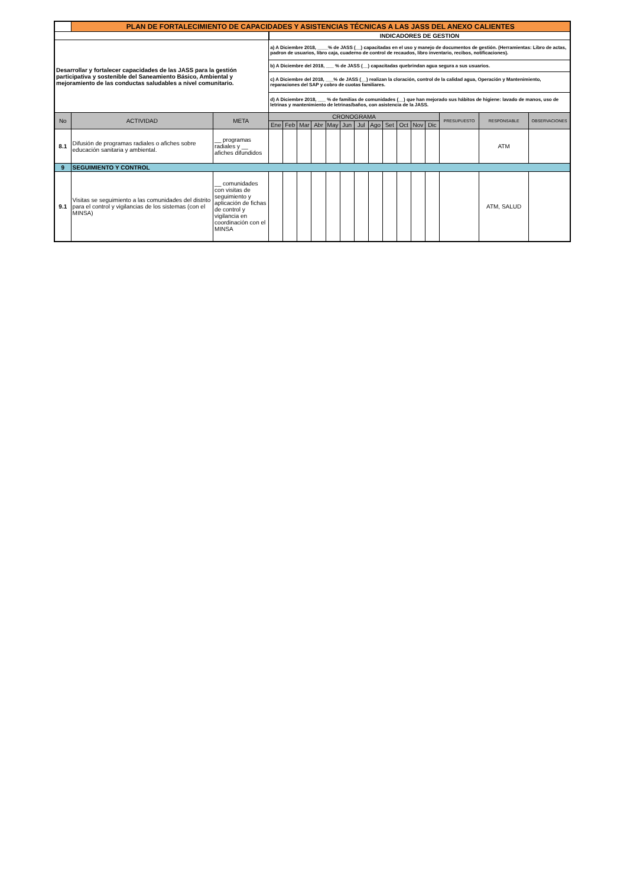| | PLAN DE FORTALECIMIENTO DE CAPACIDADES Y ASISTENCIAS TÉCNICAS A LAS JASS DEL ANEXO CALIENTES | | | | | | | | | | | | | | | | |
| | | | INDICADORES DE GESTION | | | | | | | | | | | | | | |
| Desarrollar y fortalecer capacidades de las JASS para la gestión participativa y sostenible del Saneamiento Básico, Ambiental y mejoramiento de las conductas saludables a nivel comunitario. | | | a) A Diciembre 2018, ____% de JASS (__) capacitadas en el uso y manejo de documentos de gestión. (Herramientas: Libro de actas, padron de usuarios, libro caja, cuaderno de control de recaudos, libro inventario, recibos, notificaciones). | | | | | | | | | | | | | | |
| | | | b) A Diciembre del 2018, ___ % de JASS (__) capacitadas quebrindan agua segura a sus usuarios. | | | | | | | | | | | | | | |
| | | | c) A Diciembre del 2018, ___% de JASS (__) realizan la cloración, control de la calidad agua, Operación y Mantenimiento, reparaciones del SAP y cobro de cuotas familiares. | | | | | | | | | | | | | | |
| | | | d) A Diciembre 2018, ___ % de familias de comunidades (__) que han mejorado sus hábitos de higiene: lavado de manos, uso de letrinas y mantenimiento de letrinas/baños, con asistencia de la JASS. | | | | | | | | | | | | | | |
| No | ACTIVIDAD | META | CRONOGRAMA | | | | | | | | | | | | PRESUPUESTO | RESPONSABLE | OBSERVACIONES |
| | | | Ene | Feb | Mar | Abr | May | Jun | Jul | Ago | Set | Oct | Nov | Dic | | | |
| 8.1 | Difusión de programas radiales o afiches sobre educación sanitaria y ambiental. | __ programas radiales y __ afiches difundidos | | | | | | | | | | | | | | ATM | |
| 9 | SEGUIMIENTO Y CONTROL | | | | | | | | | | | | | | | | |
| 9.1 | Visitas se seguimiento a las comunidades del distrito para el control y vigilancias de los sistemas (con el MINSA) | __ comunidades con visitas de seguimiento y aplicación de fichas de control y vigilancia en coordinación con el MINSA | | | | | | | | | | | | | | ATM, SALUD | |